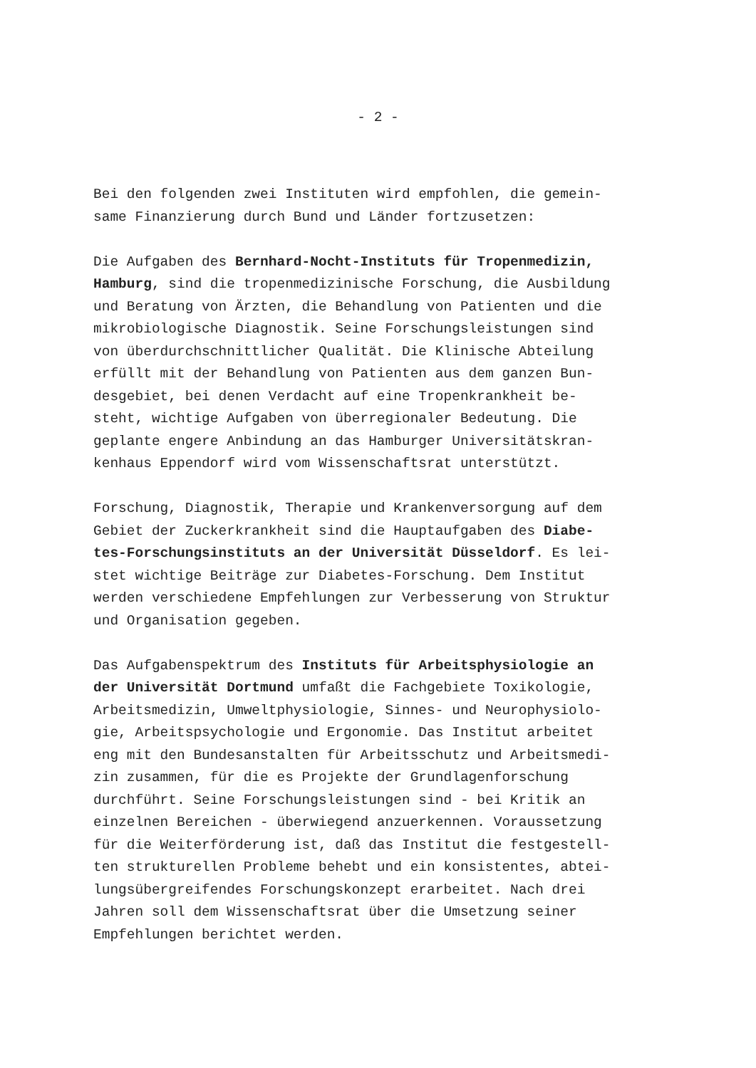- 2 -
Bei den folgenden zwei Instituten wird empfohlen, die gemein- same Finanzierung durch Bund und Länder fortzusetzen:
Die Aufgaben des Bernhard-Nocht-Instituts für Tropenmedizin, Hamburg, sind die tropenmedizinische Forschung, die Ausbildung und Beratung von Ärzten, die Behandlung von Patienten und die mikrobiologische Diagnostik. Seine Forschungsleistungen sind von überdurchschnittlicher Qualität. Die Klinische Abteilung erfüllt mit der Behandlung von Patienten aus dem ganzen Bun- desgebiet, bei denen Verdacht auf eine Tropenkrankheit be- steht, wichtige Aufgaben von überregionaler Bedeutung. Die geplante engere Anbindung an das Hamburger Universitätskran- kenhaus Eppendorf wird vom Wissenschaftsrat unterstützt.
Forschung, Diagnostik, Therapie und Krankenversorgung auf dem Gebiet der Zuckerkrankheit sind die Hauptaufgaben des Diabe- tes-Forschungsinstituts an der Universität Düsseldorf. Es lei- stet wichtige Beiträge zur Diabetes-Forschung. Dem Institut werden verschiedene Empfehlungen zur Verbesserung von Struktur und Organisation gegeben.
Das Aufgabenspektrum des Instituts für Arbeitsphysiologie an der Universität Dortmund umfaßt die Fachgebiete Toxikologie, Arbeitsmedizin, Umweltphysiologie, Sinnes- und Neurophysiolo- gie, Arbeitspsychologie und Ergonomie. Das Institut arbeitet eng mit den Bundesanstalten für Arbeitsschutz und Arbeitsmedi- zin zusammen, für die es Projekte der Grundlagenforschung durchführt. Seine Forschungsleistungen sind - bei Kritik an einzelnen Bereichen - überwiegend anzuerkennen. Voraussetzung für die Weiterförderung ist, daß das Institut die festgestell- ten strukturellen Probleme behebt und ein konsistentes, abtei- lungsübergreifendes Forschungskonzept erarbeitet. Nach drei Jahren soll dem Wissenschaftsrat über die Umsetzung seiner Empfehlungen berichtet werden.